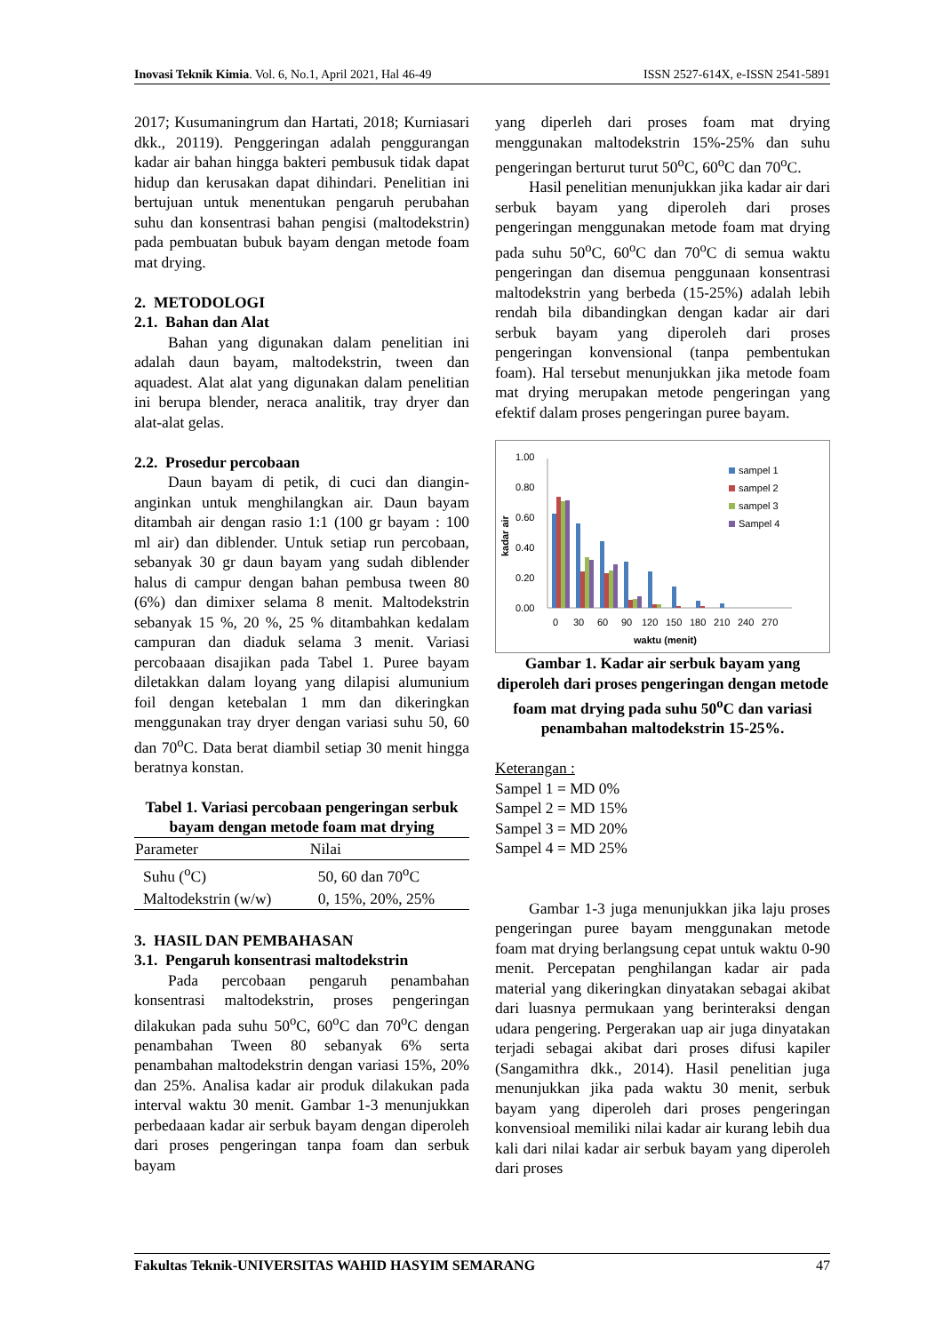Inovasi Teknik Kimia. Vol. 6, No.1, April 2021, Hal 46-49 ISSN 2527-614X, e-ISSN 2541-5891
2017; Kusumaningrum dan Hartati, 2018; Kurniasari dkk., 20119). Penggeringan adalah penggurangan kadar air bahan hingga bakteri pembusuk tidak dapat hidup dan kerusakan dapat dihindari. Penelitian ini bertujuan untuk menentukan pengaruh perubahan suhu dan konsentrasi bahan pengisi (maltodekstrin) pada pembuatan bubuk bayam dengan metode foam mat drying.
2. METODOLOGI
2.1. Bahan dan Alat
Bahan yang digunakan dalam penelitian ini adalah daun bayam, maltodekstrin, tween dan aquadest. Alat alat yang digunakan dalam penelitian ini berupa blender, neraca analitik, tray dryer dan alat-alat gelas.
2.2. Prosedur percobaan
Daun bayam di petik, di cuci dan diangin-anginkan untuk menghilangkan air. Daun bayam ditambah air dengan rasio 1:1 (100 gr bayam : 100 ml air) dan diblender. Untuk setiap run percobaan, sebanyak 30 gr daun bayam yang sudah diblender halus di campur dengan bahan pembusa tween 80 (6%) dan dimixer selama 8 menit. Maltodekstrin sebanyak 15 %, 20 %, 25 % ditambahkan kedalam campuran dan diaduk selama 3 menit. Variasi percobaaan disajikan pada Tabel 1. Puree bayam diletakkan dalam loyang yang dilapisi alumunium foil dengan ketebalan 1 mm dan dikeringkan menggunakan tray dryer dengan variasi suhu 50, 60 dan 70<sup>o</sup>C. Data berat diambil setiap 30 menit hingga beratnya konstan.
Tabel 1. Variasi percobaan pengeringan serbuk bayam dengan metode foam mat drying
| Parameter | Nilai |
| --- | --- |
| Suhu (<sup>o</sup>C) | 50, 60 dan 70<sup>o</sup>C |
| Maltodekstrin (w/w) | 0, 15%, 20%, 25% |
3. HASIL DAN PEMBAHASAN
3.1. Pengaruh konsentrasi maltodekstrin
Pada percobaan pengaruh penambahan konsentrasi maltodekstrin, proses pengeringan dilakukan pada suhu 50<sup>o</sup>C, 60<sup>o</sup>C dan 70<sup>o</sup>C dengan penambahan Tween 80 sebanyak 6% serta penambahan maltodekstrin dengan variasi 15%, 20% dan 25%. Analisa kadar air produk dilakukan pada interval waktu 30 menit. Gambar 1-3 menunjukkan perbedaaan kadar air serbuk bayam dengan diperoleh dari proses pengeringan tanpa foam dan serbuk bayam
yang diperleh dari proses foam mat drying menggunakan maltodekstrin 15%-25% dan suhu pengeringan berturut turut 50<sup>o</sup>C, 60<sup>o</sup>C dan 70<sup>o</sup>C.
Hasil penelitian menunjukkan jika kadar air dari serbuk bayam yang diperoleh dari proses pengeringan menggunakan metode foam mat drying pada suhu 50<sup>o</sup>C, 60<sup>o</sup>C dan 70<sup>o</sup>C di semua waktu pengeringan dan disemua penggunaan konsentrasi maltodekstrin yang berbeda (15-25%) adalah lebih rendah bila dibandingkan dengan kadar air dari serbuk bayam yang diperoleh dari proses pengeringan konvensional (tanpa pembentukan foam). Hal tersebut menunjukkan jika metode foam mat drying merupakan metode pengeringan yang efektif dalam proses pengeringan puree bayam.
1.00
0.80
0.60
0.40
0.20
0.00
kadar air
0
30
60
90
120
150
180
210
240
270
waktu (menit)
sampel 1
sampel 2
sampel 3
Sampel 4
Gambar 1. Kadar air serbuk bayam yang diperoleh dari proses pengeringan dengan metode foam mat drying pada suhu 50<sup>o</sup>C dan variasi penambahan maltodekstrin 15-25%.
Keterangan :
Sampel 1 = MD 0%
Sampel 2 = MD 15%
Sampel 3 = MD 20%
Sampel 4 = MD 25%
Gambar 1-3 juga menunjukkan jika laju proses pengeringan puree bayam menggunakan metode foam mat drying berlangsung cepat untuk waktu 0-90 menit. Percepatan penghilangan kadar air pada material yang dikeringkan dinyatakan sebagai akibat dari luasnya permukaan yang berinteraksi dengan udara pengering. Pergerakan uap air juga dinyatakan terjadi sebagai akibat dari proses difusi kapiler (Sangamithra dkk., 2014). Hasil penelitian juga menunjukkan jika pada waktu 30 menit, serbuk bayam yang diperoleh dari proses pengeringan konvensioal memiliki nilai kadar air kurang lebih dua kali dari nilai kadar air serbuk bayam yang diperoleh dari proses
Fakultas Teknik-UNIVERSITAS WAHID HASYIM SEMARANG 47